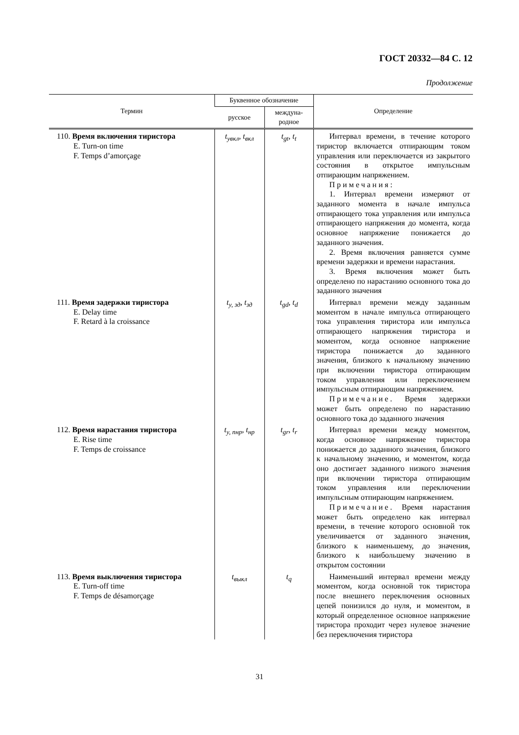ГОСТ 20332—84 С. 12
Продолжение
| Термин | Буквенное обозначение | | Определение |
| --- | --- | --- | --- |
| | русское | междуна- родное | |
| 110. Время включения тиристора E. Turn-on time F. Temps d’amorçage | t<sub>увкл</sub>, t<sub>вкл</sub> | t<sub>gt</sub>, t<sub>t</sub> | Интервал времени, в течение которого тиристор включается отпирающим током управления или переключается из закрытого состояния в открытое импульсным отпирающим напряжением. Примечания : 1. Интервал времени измеряют от заданного момента в начале импульса отпирающего тока управления или импульса отпирающего напряжения до момента, когда основное напряжение понижается до заданного значения. 2. Время включения равняется сумме времени задержки и времени нарастания. 3. Время включения может быть определено по нарастанию основного тока до заданного значения |
| 111. Время задержки тиристора E. Delay time F. Retard à la croissance | t<sub>у, зд</sub>, t<sub>зд</sub> | t<sub>gd</sub>, t<sub>d</sub> | Интервал времени между заданным моментом в начале импульса отпирающего тока управления тиристора или импульса отпирающего напряжения тиристора и моментом, когда основное напряжение тиристора понижается до заданного значения, близкого к начальному значению при включении тиристора отпирающим током управления или переключением импульсным отпирающим напряжением. Примечание . Время задержки может быть определено по нарастанию основного тока до заданного значения |
| 112. Время нарастания тиристора E. Rise time F. Temps de croissance | t<sub>у, пнр</sub>, t<sub>нр</sub> | t<sub>gr</sub>, t<sub>r</sub> | Интервал времени между моментом, когда основное напряжение тиристора понижается до заданного значения, близкого к начальному значению, и моментом, когда оно достигает заданного низкого значения при включении тиристора отпирающим током управления или переключении импульсным отпирающим напряжением. Примечание . Время нарастания может быть определено как интервал времени, в течение которого основной ток увеличивается от заданного значения, близкого к наименьшему, до значения, близкого к наибольшему значению в открытом состоянии |
| 113. Время выключения тиристора E. Turn-off time F. Temps de désamorçage | t<sub>выкл</sub> | t<sub>q</sub> | Наименьший интервал времени между моментом, когда основной ток тиристора после внешнего переключения основных цепей понизился до нуля, и моментом, в который определенное основное напряжение тиристора проходит через нулевое значение без переключения тиристора |
31